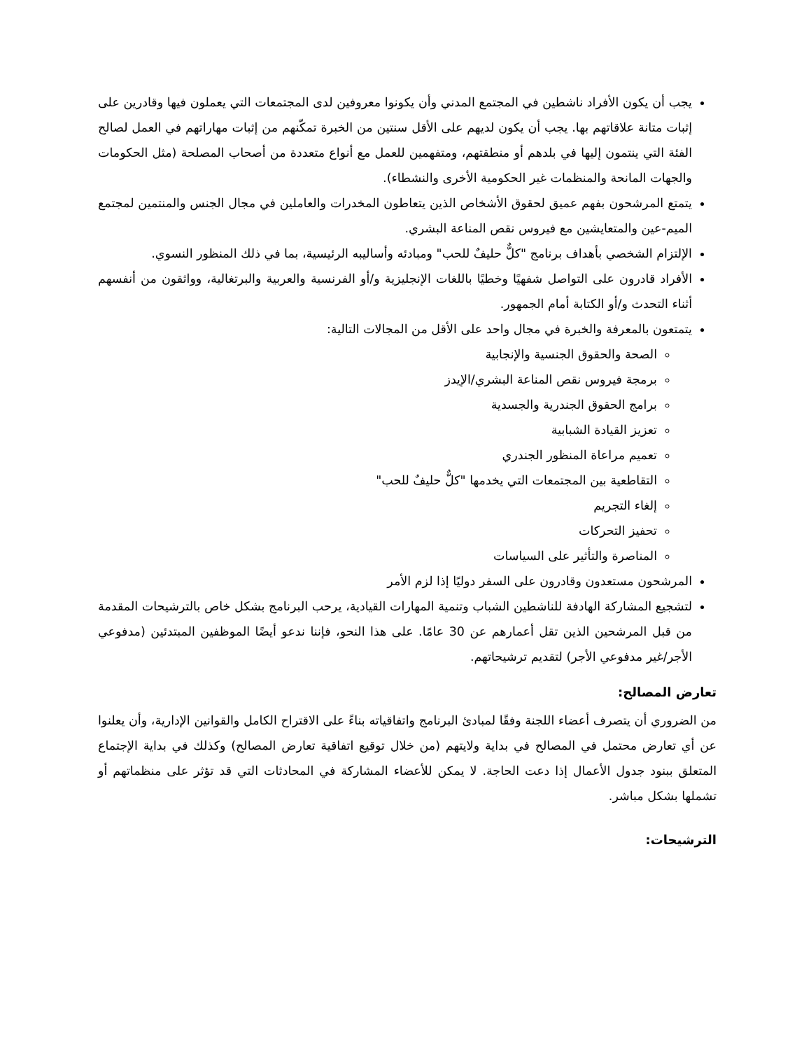يجب أن يكون الأفراد ناشطين في المجتمع المدني وأن يكونوا معروفين لدى المجتمعات التي يعملون فيها وقادرين على إثبات متانة علاقاتهم بها. يجب أن يكون لديهم على الأقل سنتين من الخبرة تمكّنهم من إثبات مهاراتهم في العمل لصالح الفئة التي ينتمون إليها في بلدهم أو منطقتهم، ومتفهمين للعمل مع أنواع متعددة من أصحاب المصلحة (مثل الحكومات والجهات المانحة والمنظمات غير الحكومية الأخرى والنشطاء).
يتمتع المرشحون بفهم عميق لحقوق الأشخاص الذين يتعاطون المخدرات والعاملين في مجال الجنس والمنتمين لمجتمع الميم-عين والمتعايشين مع فيروس نقص المناعة البشري.
الإلتزام الشخصي بأهداف برنامج "كلٌّ حليفٌ للحب" ومبادئه وأساليبه الرئيسية، بما في ذلك المنظور النسوي.
الأفراد قادرون على التواصل شفهيًا وخطيًا باللغات الإنجليزية و/أو الفرنسية والعربية والبرتغالية، وواثقون من أنفسهم أثناء التحدث و/أو الكتابة أمام الجمهور.
يتمتعون بالمعرفة والخبرة في مجال واحد على الأقل من المجالات التالية:
الصحة والحقوق الجنسية والإنجابية
برمجة فيروس نقص المناعة البشري/الإيدز
برامج الحقوق الجندرية والجسدية
تعزيز القيادة الشبابية
تعميم مراعاة المنظور الجندري
التقاطعية بين المجتمعات التي يخدمها "كلٌّ حليفٌ للحب"
إلغاء التجريم
تحفيز التحركات
المناصرة والتأثير على السياسات
المرشحون مستعدون وقادرون على السفر دوليًا إذا لزم الأمر
لتشجيع المشاركة الهادفة للناشطين الشباب وتنمية المهارات القيادية، يرحب البرنامج بشكل خاص بالترشيحات المقدمة من قبل المرشحين الذين تقل أعمارهم عن 30 عامًا. على هذا النحو، فإننا ندعو أيضًا الموظفين المبتدئين (مدفوعي الأجر/غير مدفوعي الأجر) لتقديم ترشيحاتهم.
تعارض المصالح:
من الضروري أن يتصرف أعضاء اللجنة وفقًا لمبادئ البرنامج واتفاقياته بناءً على الاقتراح الكامل والقوانين الإدارية، وأن يعلنوا عن أي تعارض محتمل في المصالح في بداية ولايتهم (من خلال توقيع اتفاقية تعارض المصالح) وكذلك في بداية الإجتماع المتعلق ببنود جدول الأعمال إذا دعت الحاجة. لا يمكن للأعضاء المشاركة في المحادثات التي قد تؤثر على منظماتهم أو تشملها بشكل مباشر.
الترشيحات: